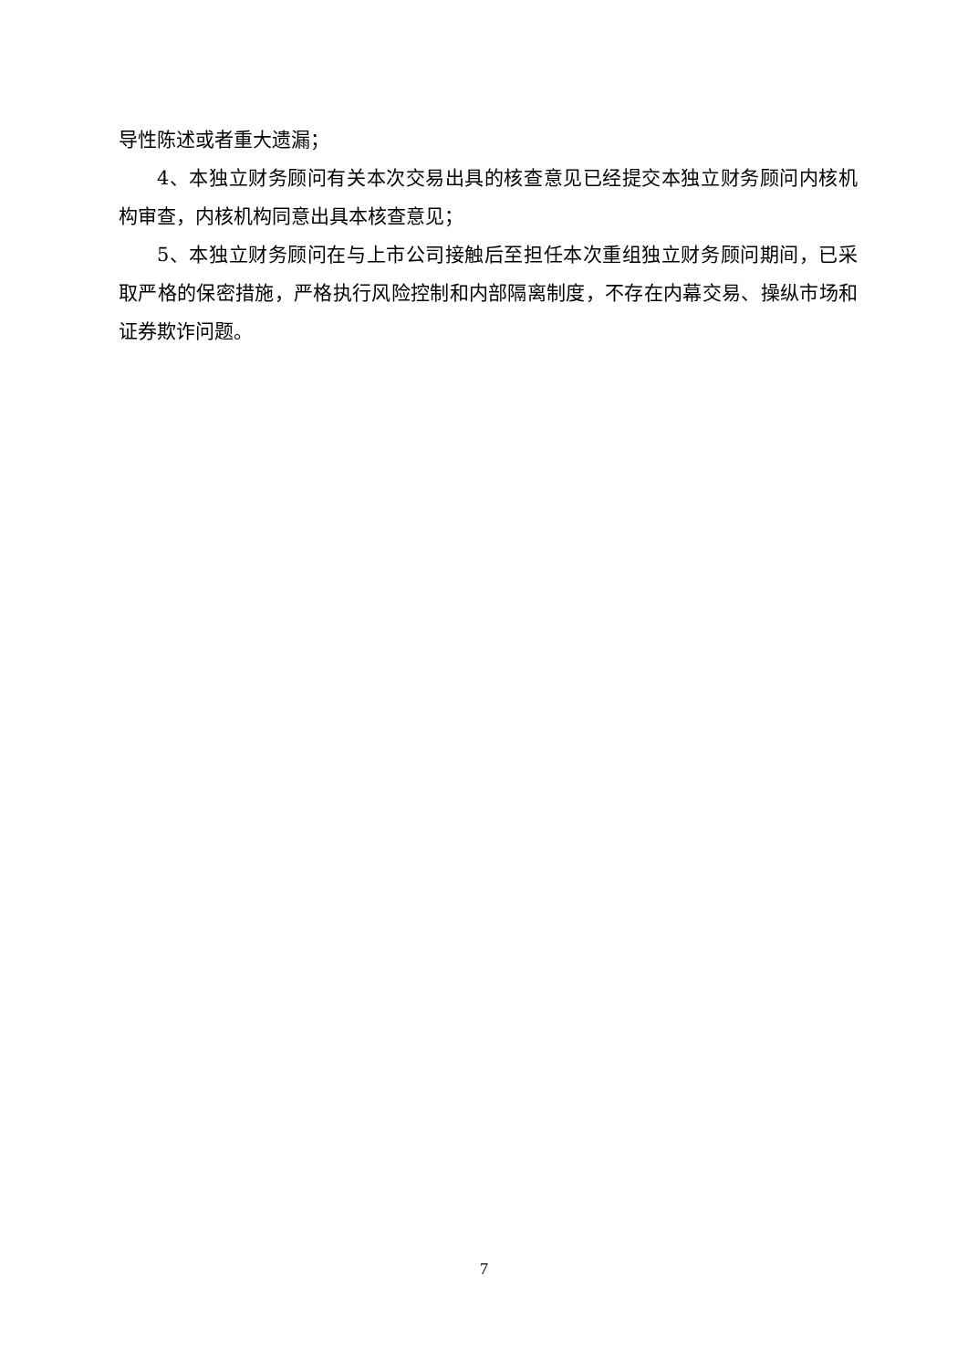导性陈述或者重大遗漏；
4、本独立财务顾问有关本次交易出具的核查意见已经提交本独立财务顾问内核机构审查，内核机构同意出具本核查意见；
5、本独立财务顾问在与上市公司接触后至担任本次重组独立财务顾问期间，已采取严格的保密措施，严格执行风险控制和内部隔离制度，不存在内幕交易、操纵市场和证券欺诈问题。
7